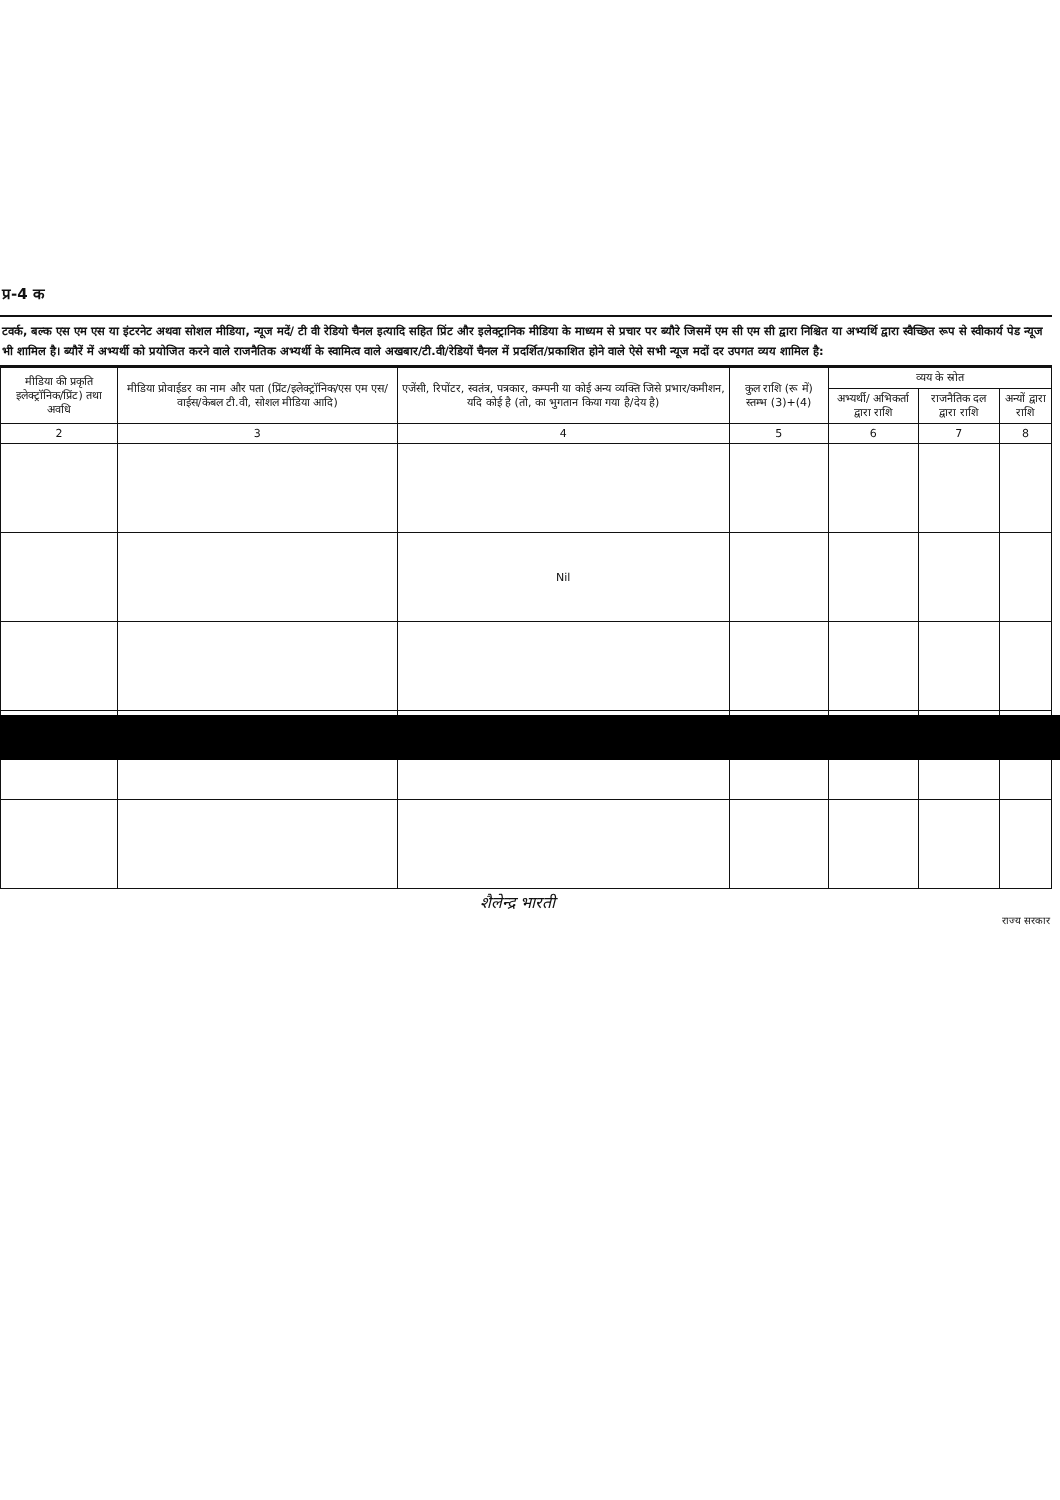प्र-4 क
टवर्क, बल्क एस एम एस या इंटरनेट अथवा सोशल मीडिया, न्यूज मदें/ टी वी रेडियो चैनल इत्यादि सहित प्रिंट और इलेक्ट्रानिक मीडिया के माध्यम से प्रचार पर ब्यौरे जिसमें एम सी एम सी द्वारा निश्चित या अभ्यर्थि द्वारा स्वैच्छित रूप से स्वीकार्य पेड न्यूज भी शामिल है। ब्यौरें में अभ्यर्थी को प्रयोजित करने वाले राजनैतिक अभ्यर्थी के स्वामित्व वाले अखबार/टी.वी/रेडियों चैनल में प्रदर्शित/प्रकाशित होने वाले ऐसे सभी न्यूज मदों दर उपगत व्यय शामिल है:
| मीडिया की प्रकृति इलेक्ट्रॉनिक/प्रिंट) तथा अवधि | मीडिया प्रोवाईडर का नाम और पता (प्रिंट/इलेक्ट्रॉनिक/एस एम एस/वाईस/केबल टी.वी, सोशल मीडिया आदि) | एजेंसी, रिपोंटर, स्वतंत्र, पत्रकार, कम्पनी या कोई अन्य व्यक्ति जिसे प्रभार/कमीशन, यदि कोई है (तो, का भुगतान किया गया है/देय है) | कुल राशि (रू में) स्तम्भ (3)+(4) | व्यय के स्रोत | | |
| --- | --- | --- | --- | --- | --- | --- |
| | | | | अभ्यर्थी/ अभिकर्ता द्वारा राशि | राजनैतिक दल द्वारा राशि | अन्यों द्वारा राशि |
| 2 | 3 | 4 | 5 | 6 | 7 | 8 |
| | | Nil | | | | |
शैलेन्द्र भारती
राज्य सरकार